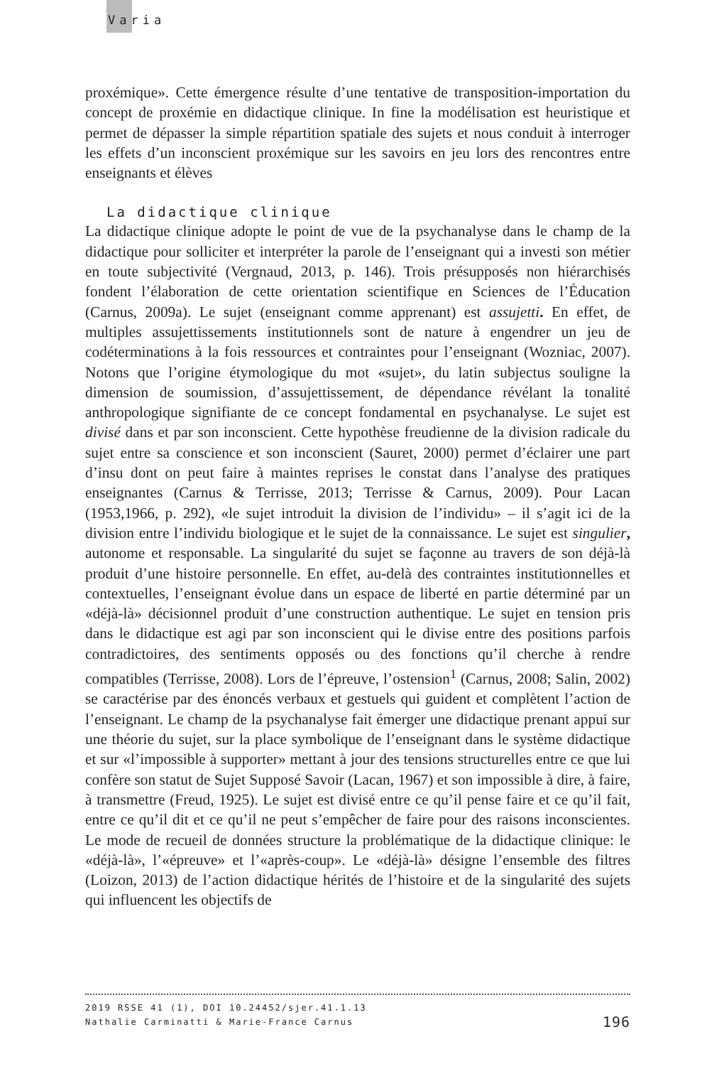Varia
proxémique». Cette émergence résulte d’une tentative de transposition-importation du concept de proxémie en didactique clinique. In fine la modélisation est heuristique et permet de dépasser la simple répartition spatiale des sujets et nous conduit à interroger les effets d’un inconscient proxémique sur les savoirs en jeu lors des rencontres entre enseignants et élèves
La didactique clinique
La didactique clinique adopte le point de vue de la psychanalyse dans le champ de la didactique pour solliciter et interpréter la parole de l’enseignant qui a investi son métier en toute subjectivité (Vergnaud, 2013, p. 146). Trois présupposés non hiérarchisés fondent l’élaboration de cette orientation scientifique en Sciences de l’Éducation (Carnus, 2009a). Le sujet (enseignant comme apprenant) est assujetti. En effet, de multiples assujettissements institutionnels sont de nature à engendrer un jeu de codéterminations à la fois ressources et contraintes pour l’enseignant (Wozniac, 2007). Notons que l’origine étymologique du mot «sujet», du latin subjectus souligne la dimension de soumission, d’assujettissement, de dépendance révélant la tonalité anthropologique signifiante de ce concept fondamental en psychanalyse. Le sujet est divisé dans et par son inconscient. Cette hypothèse freudienne de la division radicale du sujet entre sa conscience et son inconscient (Sauret, 2000) permet d’éclairer une part d’insu dont on peut faire à maintes reprises le constat dans l’analyse des pratiques enseignantes (Carnus & Terrisse, 2013; Terrisse & Carnus, 2009). Pour Lacan (1953,1966, p. 292), «le sujet introduit la division de l’individu» – il s’agit ici de la division entre l’individu biologique et le sujet de la connaissance. Le sujet est singulier, autonome et responsable. La singularité du sujet se façonne au travers de son déjà-là produit d’une histoire personnelle. En effet, au-delà des contraintes institutionnelles et contextuelles, l’enseignant évolue dans un espace de liberté en partie déterminé par un «déjà-là» décisionnel produit d’une construction authentique. Le sujet en tension pris dans le didactique est agi par son inconscient qui le divise entre des positions parfois contradictoires, des sentiments opposés ou des fonctions qu’il cherche à rendre compatibles (Terrisse, 2008). Lors de l’épreuve, l’ostension<sup>1</sup> (Carnus, 2008; Salin, 2002) se caractérise par des énoncés verbaux et gestuels qui guident et complètent l’action de l’enseignant. Le champ de la psychanalyse fait émerger une didactique prenant appui sur une théorie du sujet, sur la place symbolique de l’enseignant dans le système didactique et sur «l’impossible à supporter» mettant à jour des tensions structurelles entre ce que lui confère son statut de Sujet Supposé Savoir (Lacan, 1967) et son impossible à dire, à faire, à transmettre (Freud, 1925). Le sujet est divisé entre ce qu’il pense faire et ce qu’il fait, entre ce qu’il dit et ce qu’il ne peut s’empêcher de faire pour des raisons inconscientes. Le mode de recueil de données structure la problématique de la didactique clinique: le «déjà-là», l’«épreuve» et l’«après-coup». Le «déjà-là» désigne l’ensemble des filtres (Loizon, 2013) de l’action didactique hérités de l’histoire et de la singularité des sujets qui influencent les objectifs de
2019 RSSE 41 (1), DOI 10.24452/sjer.41.1.13
196 Nathalie Carminatti & Marie-France Carnus